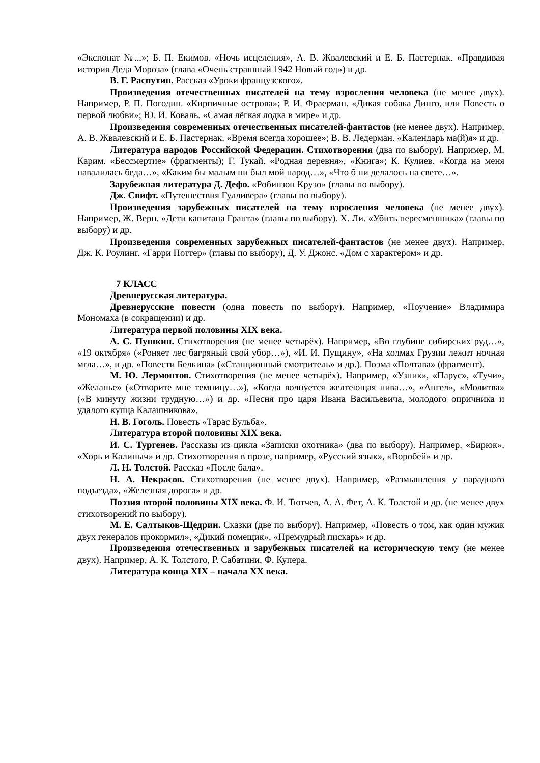«Экспонат №...»; Б. П. Екимов. «Ночь исцеления», А. В. Жвалевский и Е. Б. Пастернак. «Правдивая история Деда Мороза» (глава «Очень страшный 1942 Новый год») и др.
В. Г. Распутин. Рассказ «Уроки французского».
Произведения отечественных писателей на тему взросления человека (не менее двух). Например, Р. П. Погодин. «Кирпичные острова»; Р. И. Фраерман. «Дикая собака Динго, или Повесть о первой любви»; Ю. И. Коваль. «Самая лёгкая лодка в мире» и др.
Произведения современных отечественных писателей-фантастов (не менее двух). Например, А. В. Жвалевский и Е. Б. Пастернак. «Время всегда хорошее»; В. В. Ледерман. «Календарь ма(й)я» и др.
Литература народов Российской Федерации. Стихотворения (два по выбору). Например, М. Карим. «Бессмертие» (фрагменты); Г. Тукай. «Родная деревня», «Книга»; К. Кулиев. «Когда на меня навалилась беда…», «Каким бы малым ни был мой народ…», «Что б ни делалось на свете…».
Зарубежная литература Д. Дефо. «Робинзон Крузо» (главы по выбору).
Дж. Свифт. «Путешествия Гулливера» (главы по выбору).
Произведения зарубежных писателей на тему взросления человека (не менее двух). Например, Ж. Верн. «Дети капитана Гранта» (главы по выбору). Х. Ли. «Убить пересмешника» (главы по выбору) и др.
Произведения современных зарубежных писателей-фантастов (не менее двух). Например, Дж. К. Роулинг. «Гарри Поттер» (главы по выбору), Д. У. Джонс. «Дом с характером» и др.
7 КЛАСС
Древнерусская литература.
Древнерусские повести (одна повесть по выбору). Например, «Поучение» Владимира Мономаха (в сокращении) и др.
Литература первой половины XIX века.
А. С. Пушкин. Стихотворения (не менее четырёх). Например, «Во глубине сибирских руд…», «19 октября» («Роняет лес багряный свой убор…»), «И. И. Пущину», «На холмах Грузии лежит ночная мгла…», и др. «Повести Белкина» («Станционный смотритель» и др.). Поэма «Полтава» (фрагмент).
М. Ю. Лермонтов. Стихотворения (не менее четырёх). Например, «Узник», «Парус», «Тучи», «Желанье» («Отворите мне темницу…»), «Когда волнуется желтеющая нива…», «Ангел», «Молитва» («В минуту жизни трудную…») и др. «Песня про царя Ивана Васильевича, молодого опричника и удалого купца Калашникова».
Н. В. Гоголь. Повесть «Тарас Бульба».
Литература второй половины XIX века.
И. С. Тургенев. Рассказы из цикла «Записки охотника» (два по выбору). Например, «Бирюк», «Хорь и Калиныч» и др. Стихотворения в прозе, например, «Русский язык», «Воробей» и др.
Л. Н. Толстой. Рассказ «После бала».
Н. А. Некрасов. Стихотворения (не менее двух). Например, «Размышления у парадного подъезда», «Железная дорога» и др.
Поэзия второй половины XIX века. Ф. И. Тютчев, А. А. Фет, А. К. Толстой и др. (не менее двух стихотворений по выбору).
М. Е. Салтыков-Щедрин. Сказки (две по выбору). Например, «Повесть о том, как один мужик двух генералов прокормил», «Дикий помещик», «Премудрый пискарь» и др.
Произведения отечественных и зарубежных писателей на историческую тему (не менее двух). Например, А. К. Толстого, Р. Сабатини, Ф. Купера.
Литература конца XIX – начала XX века.